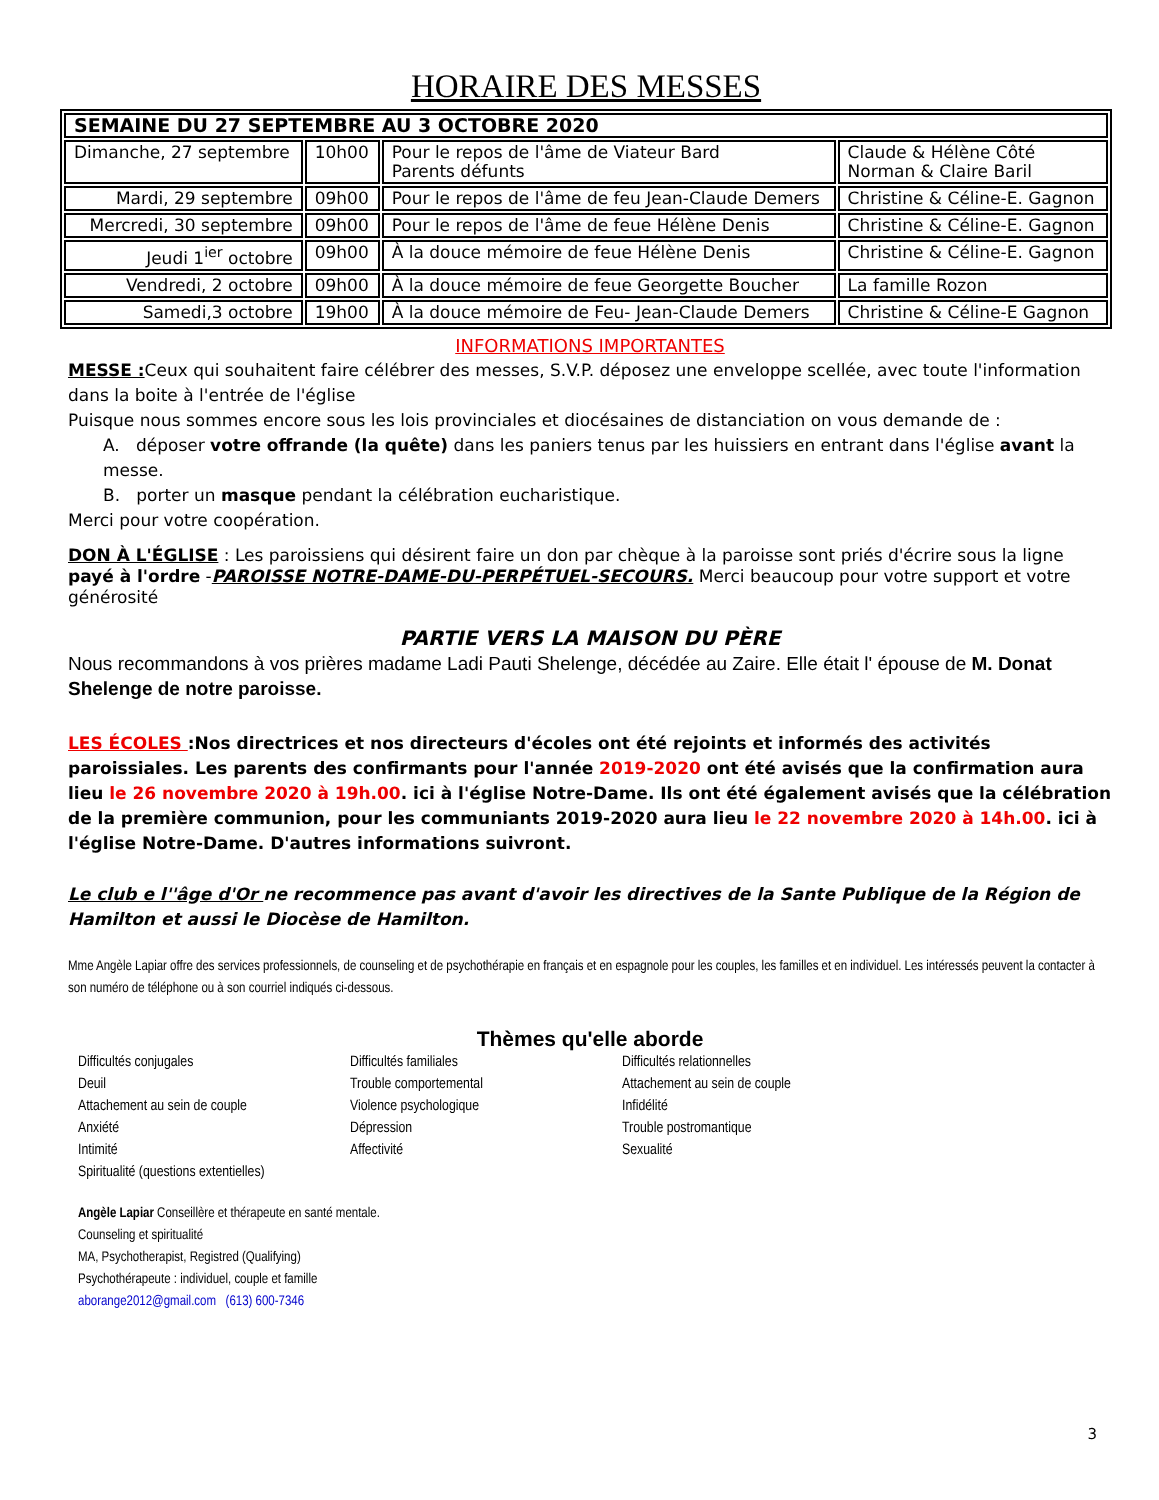HORAIRE DES MESSES
| SEMAINE DU 27 SEPTEMBRE AU 3 OCTOBRE 2020 | | | |
| Dimanche, 27 septembre | 10h00 | Pour le repos de l'âme de Viateur Bard Parents défunts | Claude & Hélène Côté Norman & Claire Baril |
| Mardi, 29 septembre | 09h00 | Pour le repos de l'âme de feu Jean-Claude Demers | Christine & Céline-E. Gagnon |
| Mercredi, 30 septembre | 09h00 | Pour le repos de l'âme de feue Hélène Denis | Christine & Céline-E. Gagnon |
| Jeudi 1<sup>ier</sup> octobre | 09h00 | À la douce mémoire de feue Hélène Denis | Christine & Céline-E. Gagnon |
| Vendredi, 2 octobre | 09h00 | À la douce mémoire de feue Georgette Boucher | La famille Rozon |
| Samedi,3 octobre | 19h00 | À la douce mémoire de Feu- Jean-Claude Demers | Christine & Céline-E Gagnon |
INFORMATIONS IMPORTANTES
MESSE : Ceux qui souhaitent faire célébrer des messes, S.V.P. déposez une enveloppe scellée, avec toute l'information dans la boite à l'entrée de l'église
Puisque nous sommes encore sous les lois provinciales et diocésaines de distanciation on vous demande de :
A. déposer votre offrande (la quête) dans les paniers tenus par les huissiers en entrant dans l'église avant la messe.
B. porter un masque pendant la célébration eucharistique.
Merci pour votre coopération.
DON À L'ÉGLISE : Les paroissiens qui désirent faire un don par chèque à la paroisse sont priés d'écrire sous la ligne payé à l'ordre -PAROISSE NOTRE-DAME-DU-PERPÉTUEL-SECOURS. Merci beaucoup pour votre support et votre générosité
PARTIE VERS LA MAISON DU PÈRE
Nous recommandons à vos prières madame Ladi Pauti Shelenge, décédée au Zaire. Elle était l' épouse de M. Donat Shelenge de notre paroisse.
LES ÉCOLES :Nos directrices et nos directeurs d'écoles ont été rejoints et informés des activités paroissiales. Les parents des confirmants pour l'année 2019-2020 ont été avisés que la confirmation aura lieu le 26 novembre 2020 à 19h.00. ici à l'église Notre-Dame. Ils ont été également avisés que la célébration de la première communion, pour les communiants 2019-2020 aura lieu le 22 novembre 2020 à 14h.00. ici à l'église Notre-Dame. D'autres informations suivront.
Le club e l''âge d'Or ne recommence pas avant d'avoir les directives de la Sante Publique de la Région de Hamilton et aussi le Diocèse de Hamilton.
Mme Angèle Lapiar offre des services professionnels, de counseling et de psychothérapie en français et en espagnole pour les couples, les familles et en individuel. Les intéressés peuvent la contacter à son numéro de téléphone ou à son courriel indiqués ci-dessous.
Thèmes qu'elle aborde
Difficultés conjugales
Deuil
Attachement au sein de couple
Anxiété
Intimité
Spiritualité (questions extentielles)
Difficultés familiales
Trouble comportemental
Violence psychologique
Dépression
Affectivité
Difficultés relationnelles
Attachement au sein de couple
Infidélité
Trouble postromantique
Sexualité
Angèle Lapiar Conseillère et thérapeute en santé mentale.
Counseling et spiritualité
MA, Psychotherapist, Registred (Qualifying)
Psychothérapeute : individuel, couple et famille
aborange2012@gmail.com (613) 600-7346
3